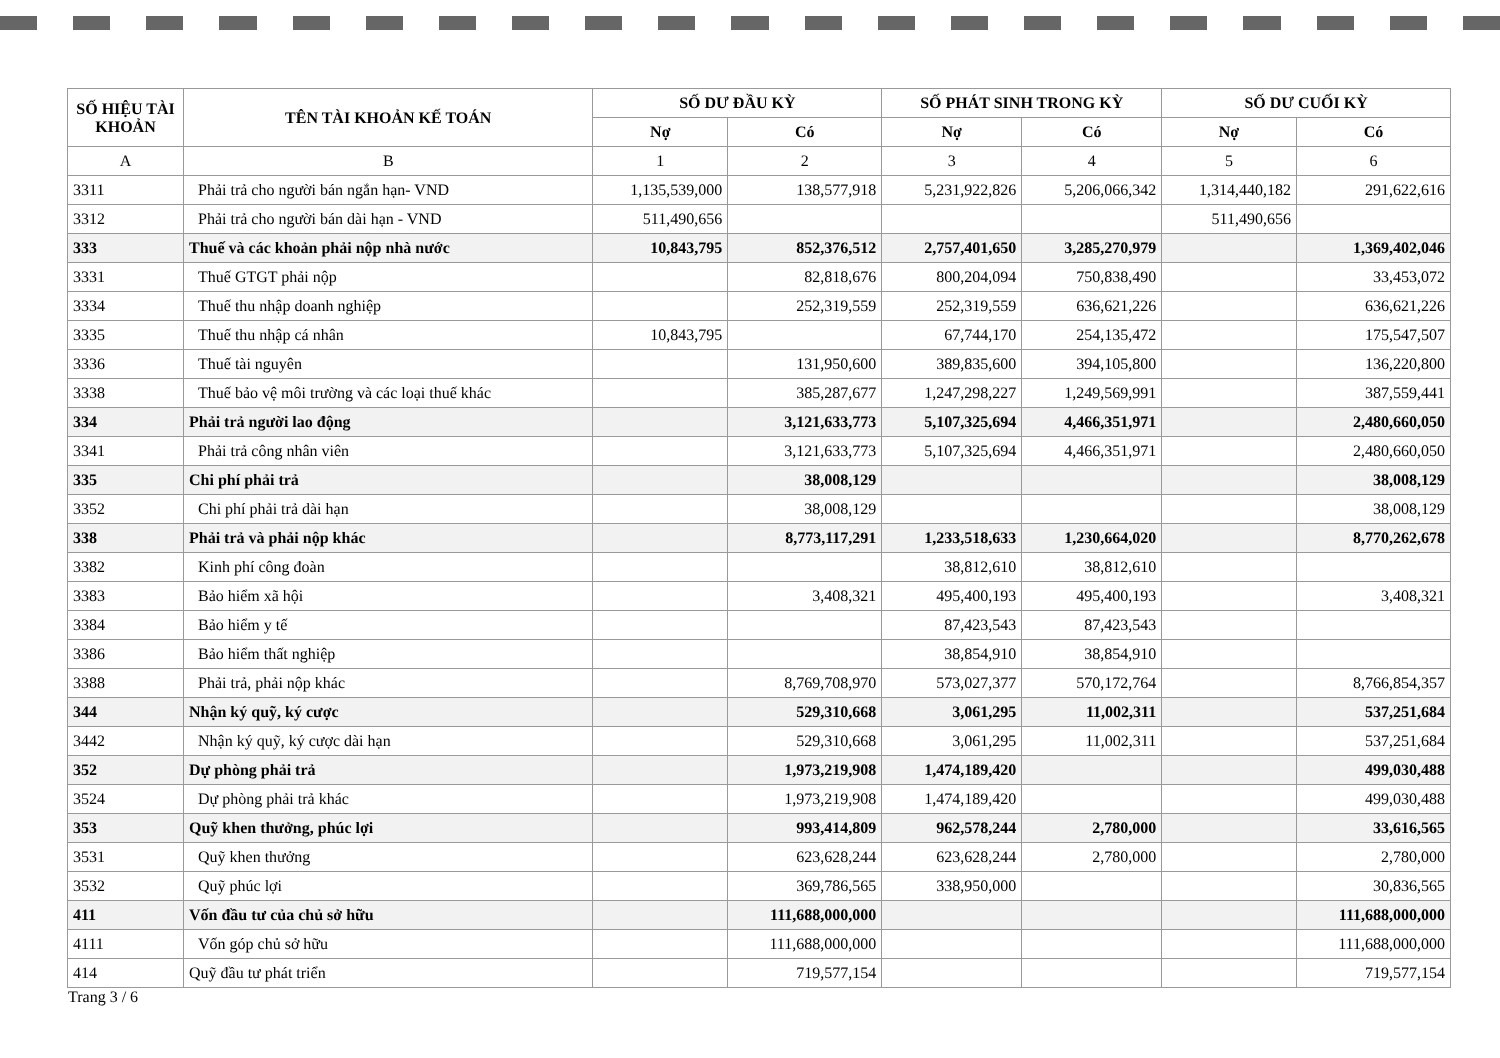| SỐ HIỆU TÀI KHOẢN | TÊN TÀI KHOẢN KẾ TOÁN | SỐ DƯ ĐẦU KỲ | | SỐ PHÁT SINH TRONG KỲ | | SỐ DƯ CUỐI KỲ | |
| --- | --- | --- | --- | --- | --- | --- | --- |
| | | Nợ | Có | Nợ | Có | Nợ | Có |
| A | B | 1 | 2 | 3 | 4 | 5 | 6 |
| 3311 | Phải trả cho người bán ngắn hạn- VND | 1,135,539,000 | 138,577,918 | 5,231,922,826 | 5,206,066,342 | 1,314,440,182 | 291,622,616 |
| 3312 | Phải trả cho người bán dài hạn - VND | 511,490,656 | | | | 511,490,656 | |
| 333 | Thuế và các khoản phải nộp nhà nước | 10,843,795 | 852,376,512 | 2,757,401,650 | 3,285,270,979 | | 1,369,402,046 |
| 3331 | Thuế GTGT phải nộp | | 82,818,676 | 800,204,094 | 750,838,490 | | 33,453,072 |
| 3334 | Thuế thu nhập doanh nghiệp | | 252,319,559 | 252,319,559 | 636,621,226 | | 636,621,226 |
| 3335 | Thuế thu nhập cá nhân | 10,843,795 | | 67,744,170 | 254,135,472 | | 175,547,507 |
| 3336 | Thuế tài nguyên | | 131,950,600 | 389,835,600 | 394,105,800 | | 136,220,800 |
| 3338 | Thuế bảo vệ môi trường và các loại thuế khác | | 385,287,677 | 1,247,298,227 | 1,249,569,991 | | 387,559,441 |
| 334 | Phải trả người lao động | | 3,121,633,773 | 5,107,325,694 | 4,466,351,971 | | 2,480,660,050 |
| 3341 | Phải trả công nhân viên | | 3,121,633,773 | 5,107,325,694 | 4,466,351,971 | | 2,480,660,050 |
| 335 | Chi phí phải trả | | 38,008,129 | | | | 38,008,129 |
| 3352 | Chi phí phải trả dài hạn | | 38,008,129 | | | | 38,008,129 |
| 338 | Phải trả và phải nộp khác | | 8,773,117,291 | 1,233,518,633 | 1,230,664,020 | | 8,770,262,678 |
| 3382 | Kinh phí công đoàn | | | 38,812,610 | 38,812,610 | | |
| 3383 | Bảo hiểm xã hội | | 3,408,321 | 495,400,193 | 495,400,193 | | 3,408,321 |
| 3384 | Bảo hiểm y tế | | | 87,423,543 | 87,423,543 | | |
| 3386 | Bảo hiểm thất nghiệp | | | 38,854,910 | 38,854,910 | | |
| 3388 | Phải trả, phải nộp khác | | 8,769,708,970 | 573,027,377 | 570,172,764 | | 8,766,854,357 |
| 344 | Nhận ký quỹ, ký cược | | 529,310,668 | 3,061,295 | 11,002,311 | | 537,251,684 |
| 3442 | Nhận ký quỹ, ký cược dài hạn | | 529,310,668 | 3,061,295 | 11,002,311 | | 537,251,684 |
| 352 | Dự phòng phải trả | | 1,973,219,908 | 1,474,189,420 | | | 499,030,488 |
| 3524 | Dự phòng phải trả khác | | 1,973,219,908 | 1,474,189,420 | | | 499,030,488 |
| 353 | Quỹ khen thưởng, phúc lợi | | 993,414,809 | 962,578,244 | 2,780,000 | | 33,616,565 |
| 3531 | Quỹ khen thưởng | | 623,628,244 | 623,628,244 | 2,780,000 | | 2,780,000 |
| 3532 | Quỹ phúc lợi | | 369,786,565 | 338,950,000 | | | 30,836,565 |
| 411 | Vốn đầu tư của chủ sở hữu | | 111,688,000,000 | | | | 111,688,000,000 |
| 4111 | Vốn góp chủ sở hữu | | 111,688,000,000 | | | | 111,688,000,000 |
| 414 | Quỹ đầu tư phát triển | | 719,577,154 | | | | 719,577,154 |
Trang 3 / 6